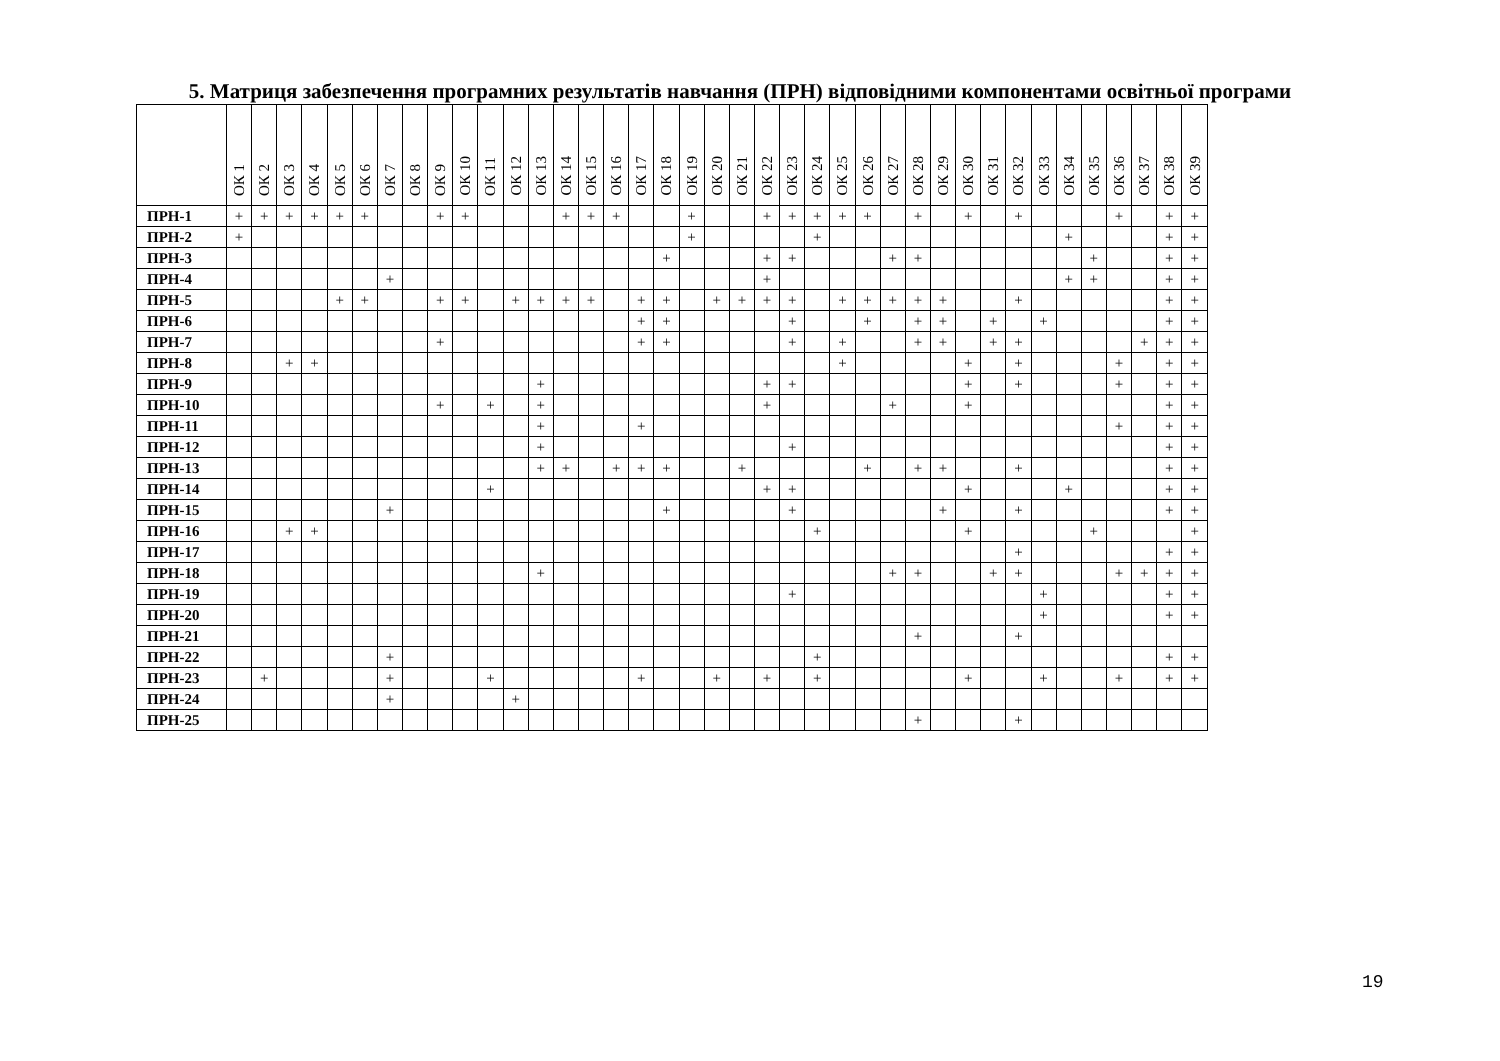5. Матриця забезпечення програмних результатів навчання (ПРН) відповідними компонентами освітньої програми
| | ОК 1 | ОК 2 | ОК 3 | ОК 4 | ОК 5 | ОК 6 | ОК 7 | ОК 8 | ОК 9 | ОК 10 | ОК 11 | ОК 12 | ОК 13 | ОК 14 | ОК 15 | ОК 16 | ОК 17 | ОК 18 | ОК 19 | ОК 20 | ОК 21 | ОК 22 | ОК 23 | ОК 24 | ОК 25 | ОК 26 | ОК 27 | ОК 28 | ОК 29 | ОК 30 | ОК 31 | ОК 32 | ОК 33 | ОК 34 | ОК 35 | ОК 36 | ОК 37 | ОК 38 | ОК 39 |
| --- | --- | --- | --- | --- | --- | --- | --- | --- | --- | --- | --- | --- | --- | --- | --- | --- | --- | --- | --- | --- | --- | --- | --- | --- | --- | --- | --- | --- | --- | --- | --- | --- | --- | --- | --- | --- | --- | --- | --- |
| ПРН-1 | + | + | + | + | + | + | | | + | + | | | | + | + | + | | | + | | | + | + | + | + | + | | + | | + | | + | | | | + | | + | + |
| ПРН-2 | + | | | | | | | | | | | | | | | | | | + | | | | | + | | | | | | | | | | + | | | | + | + |
| ПРН-3 | | | | | | | | | | | | | | | | | | + | | | | + | + | | | | + | + | | | | | | | + | | | + | + |
| ПРН-4 | | | | | | | + | | | | | | | | | | | | | | | + | | | | | | | | | | | | + | + | | | + | + |
| ПРН-5 | | | | | + | + | | | + | + | | + | + | + | + | | + | + | | + | + | + | + | | + | + | + | + | + | | | + | | | | | | + | + |
| ПРН-6 | | | | | | | | | | | | | | | | | + | + | | | | | + | | | + | | + | + | | + | | + | | | | | + | + |
| ПРН-7 | | | | | | | | | + | | | | | | | | + | + | | | | | + | | + | | | + | + | | + | + | | | | | + | + | + |
| ПРН-8 | | | + | + | | | | | | | | | | | | | | | | | | | | | + | | | | | + | | + | | | | + | | + | + |
| ПРН-9 | | | | | | | | | | | | | + | | | | | | | | | + | + | | | | | | | + | | + | | | | + | | + | + |
| ПРН-10 | | | | | | | | | + | | + | | + | | | | | | | | | + | | | | | + | | | + | | | | | | | | + | + |
| ПРН-11 | | | | | | | | | | | | | + | | | | + | | | | | | | | | | | | | | | | | | | + | | + | + |
| ПРН-12 | | | | | | | | | | | | | + | | | | | | | | | | + | | | | | | | | | | | | | | | + | + |
| ПРН-13 | | | | | | | | | | | | | + | + | | + | + | + | | | + | | | | | + | | + | + | | | + | | | | | | + | + |
| ПРН-14 | | | | | | | | | | | + | | | | | | | | | | | + | + | | | | | | | + | | | | + | | | | + | + |
| ПРН-15 | | | | | | | + | | | | | | | | | | | + | | | | | + | | | | | | + | | | + | | | | | | + | + |
| ПРН-16 | | | + | + | | | | | | | | | | | | | | | | | | | | + | | | | | | + | | | | | + | | | | + |
| ПРН-17 | | | | | | | | | | | | | | | | | | | | | | | | | | | | | | | | + | | | | | | + | + |
| ПРН-18 | | | | | | | | | | | | | + | | | | | | | | | | | | | | + | + | | | + | + | | | | + | + | + | + |
| ПРН-19 | | | | | | | | | | | | | | | | | | | | | | | + | | | | | | | | | | + | | | | | + | + |
| ПРН-20 | | | | | | | | | | | | | | | | | | | | | | | | | | | | | | | | | + | | | | | + | + |
| ПРН-21 | | | | | | | | | | | | | | | | | | | | | | | | | | | | + | | | | + | | | | | | | |
| ПРН-22 | | | | | | | + | | | | | | | | | | | | | | | | | + | | | | | | | | | | | | | | + | + |
| ПРН-23 | | + | | | | | + | | | | + | | | | | | + | | | + | | + | | + | | | | | | + | | | + | | | + | | + | + |
| ПРН-24 | | | | | | | + | | | | | + | | | | | | | | | | | | | | | | | | | | | | | | | | | |
| ПРН-25 | | | | | | | | | | | | | | | | | | | | | | | | | | | | + | | | | + | | | | | | | |
19